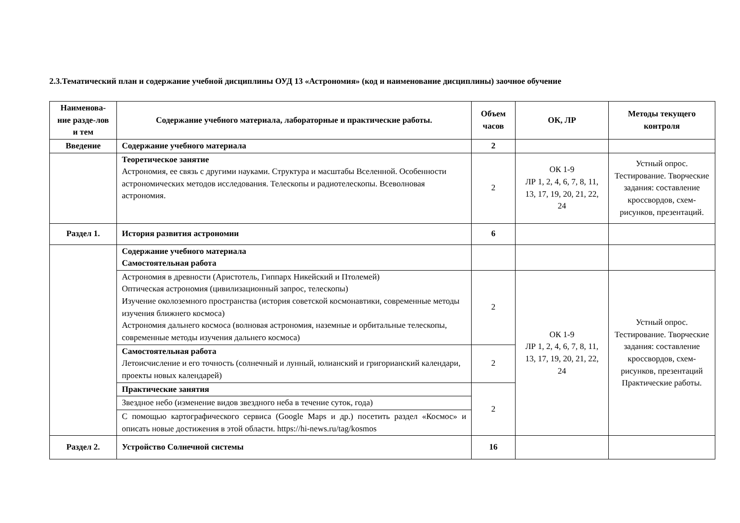2.3.Тематический план и содержание учебной дисциплины ОУД 13 «Астрономия» (код и наименование дисциплины) заочное обучение
| Наименова-ние разде-лов и тем | Содержание учебного материала, лабораторные и практические работы. | Объем часов | ОК, ЛР | Методы текущего контроля |
| --- | --- | --- | --- | --- |
| Введение | Содержание учебного материала | 2 | | |
| | Теоретическое занятие Астрономия, ее связь с другими науками. Структура и масштабы Вселенной. Особенности астрономических методов исследования. Телескопы и радиотелескопы. Всеволновая астрономия. | 2 | ОК 1-9 ЛР 1, 2, 4, 6, 7, 8, 11, 13, 17, 19, 20, 21, 22, 24 | Устный опрос. Тестирование. Творческие задания: составление кроссвордов, схем- рисунков, презентаций. |
| Раздел 1. | История развития астрономии | 6 | | |
| | Содержание учебного материала Самостоятельная работа | | | |
| | Астрономия в древности (Аристотель, Гиппарх Никейский и Птолемей) Оптическая астрономия (цивилизационный запрос, телескопы) Изучение околоземного пространства (история советской космонавтики, современные методы изучения ближнего космоса) Астрономия дальнего космоса (волновая астрономия, наземные и орбитальные телескопы, современные методы изучения дальнего космоса) | 2 | ОК 1-9 ЛР 1, 2, 4, 6, 7, 8, 11, 13, 17, 19, 20, 21, 22, 24 | Устный опрос. Тестирование. Творческие задания: составление кроссвордов, схем- рисунков, презентаций Практические работы. |
| | Самостоятельная работа Летоисчисление и его точность (солнечный и лунный, юлианский и григорианский календари, проекты новых календарей) | 2 | | |
| | Практические занятия | 2 | | |
| | Звездное небо (изменение видов звездного неба в течение суток, года) | | | |
| | С помощью картографического сервиса (Google Maps и др.) посетить раздел «Космос» и описать новые достижения в этой области. https://hi-news.ru/tag/kosmos | | | |
| Раздел 2. | Устройство Солнечной системы | 16 | | |